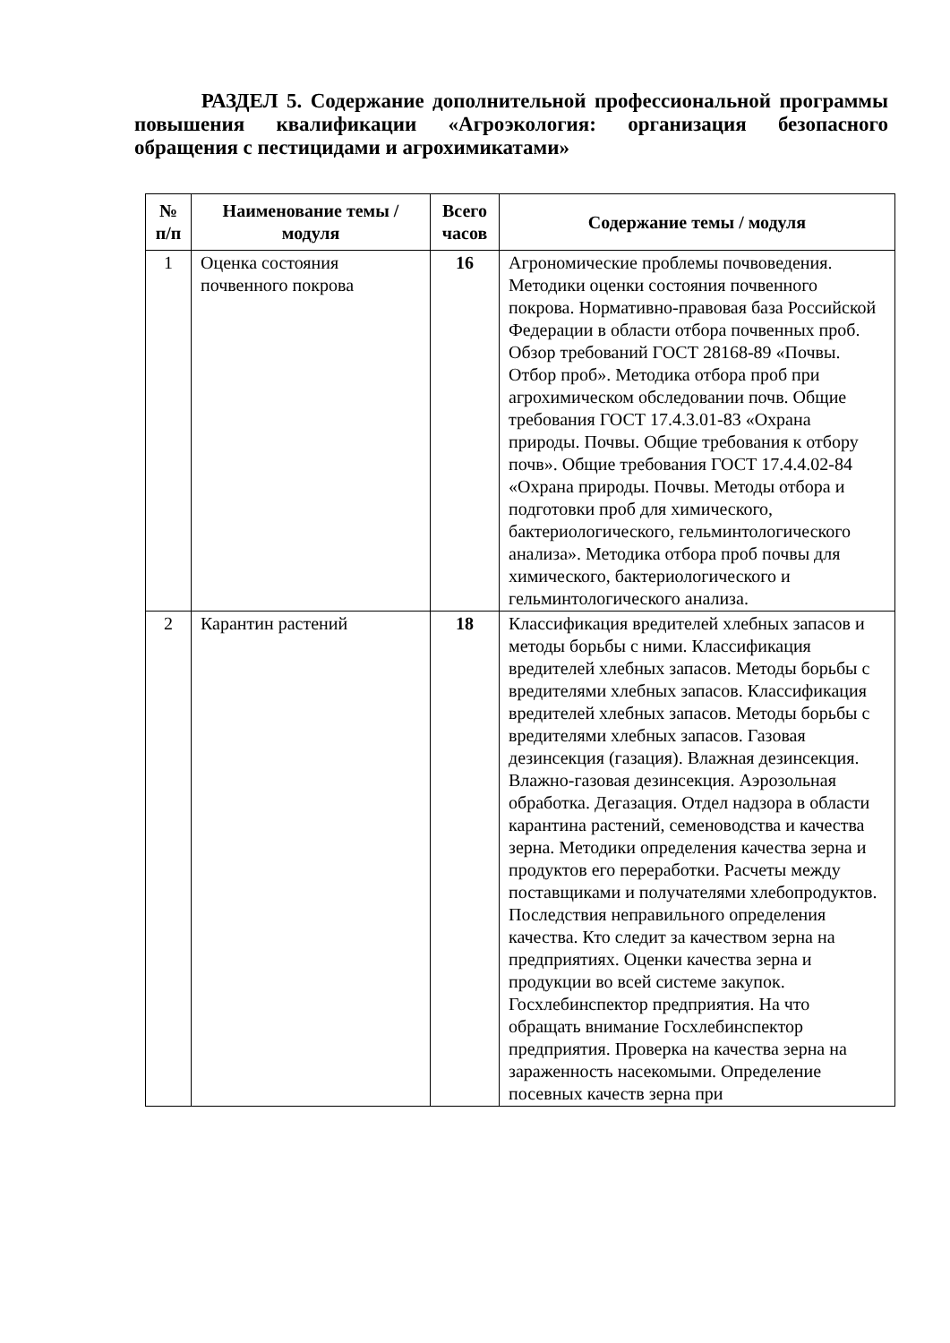РАЗДЕЛ 5. Содержание дополнительной профессиональной программы повышения квалификации «Агроэкология: организация безопасного обращения с пестицидами и агрохимикатами»
| № п/п | Наименование темы / модуля | Всего часов | Содержание темы / модуля |
| --- | --- | --- | --- |
| 1 | Оценка состояния почвенного покрова | 16 | Агрономические проблемы почвоведения. Методики оценки состояния почвенного покрова. Нормативно-правовая база Российской Федерации в области отбора почвенных проб. Обзор требований ГОСТ 28168-89 «Почвы. Отбор проб». Методика отбора проб при агрохимическом обследовании почв. Общие требования ГОСТ 17.4.3.01-83 «Охрана природы. Почвы. Общие требования к отбору почв». Общие требования ГОСТ 17.4.4.02-84 «Охрана природы. Почвы. Методы отбора и подготовки проб для химического, бактериологического, гельминтологического анализа». Методика отбора проб почвы для химического, бактериологического и гельминтологического анализа. |
| 2 | Карантин растений | 18 | Классификация вредителей хлебных запасов и методы борьбы с ними. Классификация вредителей хлебных запасов. Методы борьбы с вредителями хлебных запасов. Классификация вредителей хлебных запасов. Методы борьбы с вредителями хлебных запасов. Газовая дезинсекция (газация). Влажная дезинсекция. Влажно-газовая дезинсекция. Аэрозольная обработка. Дегазация. Отдел надзора в области карантина растений, семеноводства и качества зерна. Методики определения качества зерна и продуктов его переработки. Расчеты между поставщиками и получателями хлебопродуктов. Последствия неправильного определения качества. Кто следит за качеством зерна на предприятиях. Оценки качества зерна и продукции во всей системе закупок. Госхлебинспектор предприятия. На что обращать внимание Госхлебинспектор предприятия. Проверка на качества зерна на зараженность насекомыми. Определение посевных качеств зерна при |